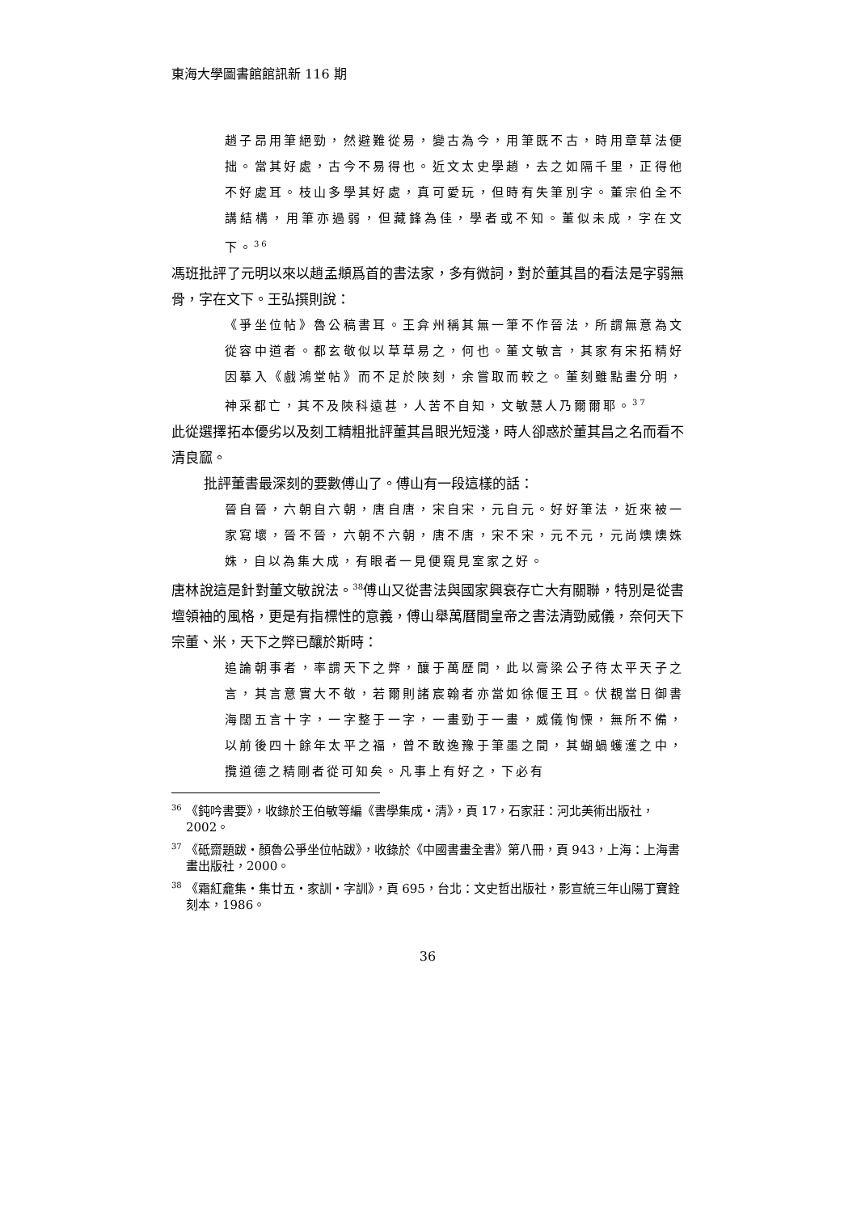東海大學圖書館館訊新 116 期
趙子昂用筆絕勁，然避難從易，變古為今，用筆既不古，時用章草法便拙。當其好處，古今不易得也。近文太史學趙，去之如隔千里，正得他不好處耳。枝山多學其好處，真可愛玩，但時有失筆別字。董宗伯全不講結構，用筆亦過弱，但藏鋒為佳，學者或不知。董似未成，字在文下。<sup>36</sup>
馮班批評了元明以來以趙孟頫爲首的書法家，多有微詞，對於董其昌的看法是字弱無骨，字在文下。王弘撰則說：
《爭坐位帖》魯公稿書耳。王弇州稱其無一筆不作晉法，所謂無意為文從容中道者。都玄敬似以草草易之，何也。董文敏言，其家有宋拓精好因摹入《戲鴻堂帖》而不足於陝刻，余嘗取而較之。董刻雖點畫分明，神采都亡，其不及陝科遠甚，人苦不自知，文敏慧人乃爾爾耶。<sup>37</sup>
此從選擇拓本優劣以及刻工精粗批評董其昌眼光短淺，時人卻惑於董其昌之名而看不清良窳。
批評董書最深刻的要數傅山了。傅山有一段這樣的話：
晉自晉，六朝自六朝，唐自唐，宋自宋，元自元。好好筆法，近來被一家寫壞，晉不晉，六朝不六朝，唐不唐，宋不宋，元不元，元尚燠燠姝姝，自以為集大成，有眼者一見便窺見室家之好。
唐林說這是針對董文敏說法。<sup>38</sup>傅山又從書法與國家興衰存亡大有關聯，特別是從書壇領袖的風格，更是有指標性的意義，傅山舉萬曆間皇帝之書法清勁威儀，奈何天下宗董、米，天下之弊已釀於斯時：
追論朝事者，率謂天下之弊，釀于萬歷間，此以膏梁公子待太平天子之言，其言意實大不敬，若爾則諸宸翰者亦當如徐偃王耳。伏覩當日御書海闊五言十字，一字整于一字，一畫勁于一畫，威儀恂慄，無所不備，以前後四十餘年太平之福，曾不敢逸豫于筆墨之間，其蝴蝸蠖濩之中，攬道德之精剛者從可知矣。凡事上有好之，下必有
<sup>36</sup> 《鈍吟書要》，收錄於王伯敏等編《書學集成・清》，頁 17，石家莊：河北美術出版社， 2002。
<sup>37</sup> 《砥齋題跋・顏魯公爭坐位帖跋》，收錄於《中國書畫全書》第八冊，頁 943，上海：上海書畫出版社，2000。
<sup>38</sup> 《霜紅龕集・集廿五・家訓・字訓》，頁 695，台北：文史哲出版社，影宣統三年山陽丁寶銓刻本，1986。
36